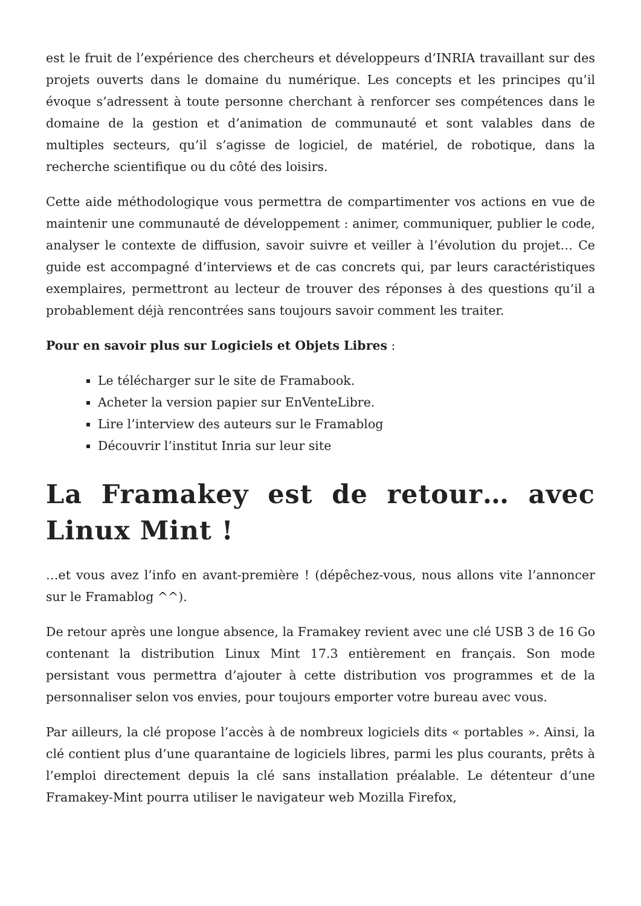est le fruit de l’expérience des chercheurs et développeurs d’INRIA travaillant sur des projets ouverts dans le domaine du numérique. Les concepts et les principes qu’il évoque s’adressent à toute personne cherchant à renforcer ses compétences dans le domaine de la gestion et d’animation de communauté et sont valables dans de multiples secteurs, qu’il s’agisse de logiciel, de matériel, de robotique, dans la recherche scientifique ou du côté des loisirs.
Cette aide méthodologique vous permettra de compartimenter vos actions en vue de maintenir une communauté de développement : animer, communiquer, publier le code, analyser le contexte de diffusion, savoir suivre et veiller à l’évolution du projet… Ce guide est accompagné d’interviews et de cas concrets qui, par leurs caractéristiques exemplaires, permettront au lecteur de trouver des réponses à des questions qu’il a probablement déjà rencontrées sans toujours savoir comment les traiter.
Pour en savoir plus sur Logiciels et Objets Libres :
Le télécharger sur le site de Framabook.
Acheter la version papier sur EnVenteLibre.
Lire l’interview des auteurs sur le Framablog
Découvrir l’institut Inria sur leur site
La Framakey est de retour… avec Linux Mint !
…et vous avez l’info en avant-première ! (dépêchez-vous, nous allons vite l’annoncer sur le Framablog ^^).
De retour après une longue absence, la Framakey revient avec une clé USB 3 de 16 Go contenant la distribution Linux Mint 17.3 entièrement en français. Son mode persistant vous permettra d’ajouter à cette distribution vos programmes et de la personnaliser selon vos envies, pour toujours emporter votre bureau avec vous.
Par ailleurs, la clé propose l’accès à de nombreux logiciels dits « portables ». Ainsi, la clé contient plus d’une quarantaine de logiciels libres, parmi les plus courants, prêts à l’emploi directement depuis la clé sans installation préalable. Le détenteur d’une Framakey-Mint pourra utiliser le navigateur web Mozilla Firefox,